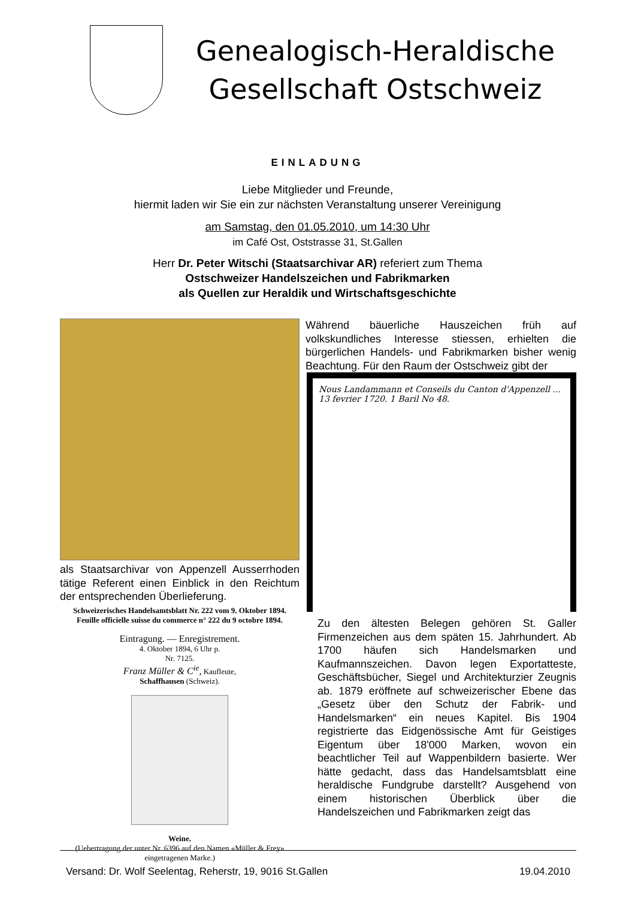Genealogisch-Heraldische
Gesellschaft Ostschweiz
EINLADUNG
Liebe Mitglieder und Freunde,
hiermit laden wir Sie ein zur nächsten Veranstaltung unserer Vereinigung
am Samstag, den 01.05.2010, um 14:30 Uhr
im Café Ost, Oststrasse 31, St.Gallen
Herr Dr. Peter Witschi (Staatsarchivar AR) referiert zum Thema
Ostschweizer Handelszeichen und Fabrikmarken
als Quellen zur Heraldik und Wirtschaftsgeschichte
als Staatsarchivar von Appenzell Ausserrhoden tätige Referent einen Einblick in den Reichtum der entsprechenden Überlieferung.
Schweizerisches Handelsamtsblatt Nr. 222 vom 9. Oktober 1894.
Feuille officielle suisse du commerce n° 222 du 9 octobre 1894.
Eintragung. — Enregistrement.
4. Oktober 1894, 6 Uhr p.
Nr. 7125.
Franz Müller & C<sup>ie</sup>, Kaufleute,
Schaffhausen (Schweiz).
Weine.
(Uebertragung der unter Nr. 6396 auf den Namen «Müller & Frey» eingetragenen Marke.)
Während bäuerliche Hauszeichen früh auf volkskundliches Interesse stiessen, erhielten die bürgerlichen Handels- und Fabrikmarken bisher wenig Beachtung. Für den Raum der Ostschweiz gibt der
Nous Landammann et Conseils du Canton d'Appenzell ... 13 fevrier 1720. 1 Baril No 48.
Zu den ältesten Belegen gehören St. Galler Firmenzeichen aus dem späten 15. Jahrhundert. Ab 1700 häufen sich Handelsmarken und Kaufmannszeichen. Davon legen Exportatteste, Geschäftsbücher, Siegel und Architekturzier Zeugnis ab. 1879 eröffnete auf schweizerischer Ebene das „Gesetz über den Schutz der Fabrik- und Handelsmarken“ ein neues Kapitel. Bis 1904 registrierte das Eidgenössische Amt für Geistiges Eigentum über 18'000 Marken, wovon ein beachtlicher Teil auf Wappenbildern basierte. Wer hätte gedacht, dass das Handelsamtsblatt eine heraldische Fundgrube darstellt? Ausgehend von einem historischen Überblick über die Handelszeichen und Fabrikmarken zeigt das
Versand: Dr. Wolf Seelentag, Reherstr, 19, 9016 St.Gallen 19.04.2010